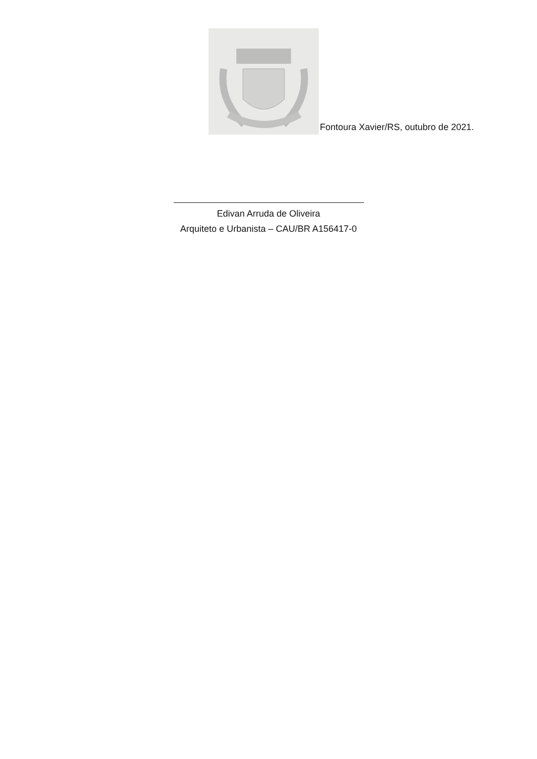Fontoura Xavier/RS, outubro de 2021.
Edivan Arruda de Oliveira
Arquiteto e Urbanista – CAU/BR A156417-0